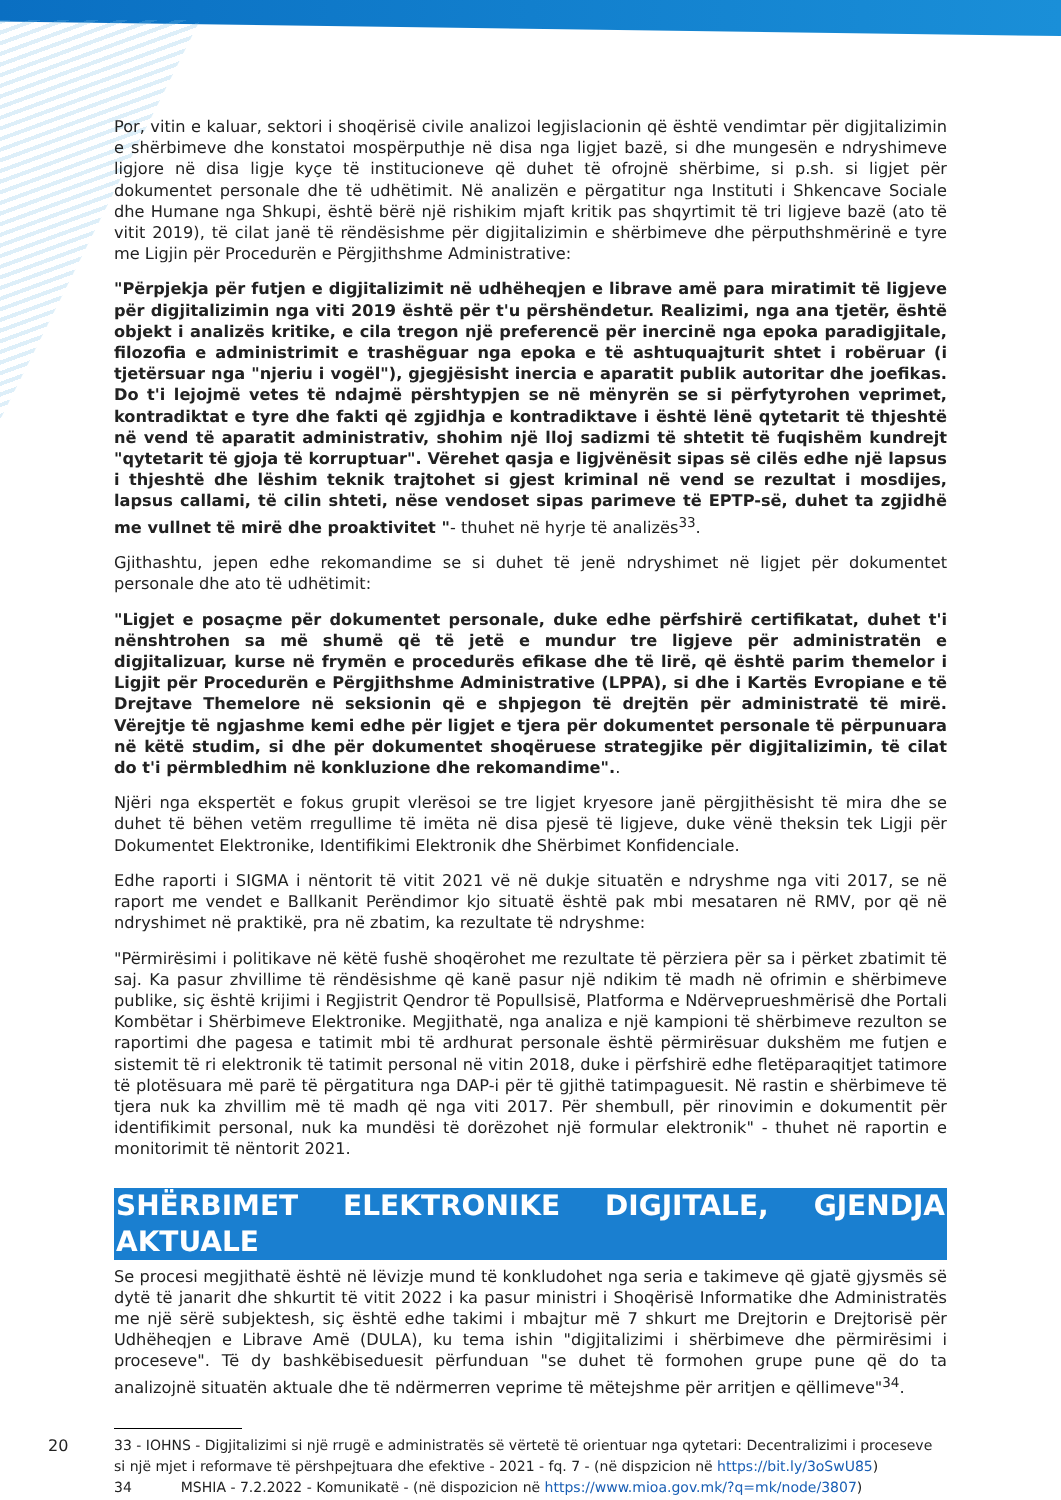Por, vitin e kaluar, sektori i shoqërisë civile analizoi legjislacionin që është vendimtar për digjitalizimin e shërbimeve dhe konstatoi mospërputhje në disa nga ligjet bazë, si dhe mungesën e ndryshimeve ligjore në disa ligje kyçe të institucioneve që duhet të ofrojnë shërbime, si p.sh. si ligjet për dokumentet personale dhe të udhëtimit. Në analizën e përgatitur nga Instituti i Shkencave Sociale dhe Humane nga Shkupi, është bërë një rishikim mjaft kritik pas shqyrtimit të tri ligjeve bazë (ato të vitit 2019), të cilat janë të rëndësishme për digjitalizimin e shërbimeve dhe përputhshmërinë e tyre me Ligjin për Procedurën e Përgjithshme Administrative:
"Përpjekja për futjen e digjitalizimit në udhëheqjen e librave amë para miratimit të ligjeve për digjitalizimin nga viti 2019 është për t'u përshëndetur. Realizimi, nga ana tjetër, është objekt i analizës kritike, e cila tregon një preferencë për inercinë nga epoka paradigjitale, filozofia e administrimit e trashëguar nga epoka e të ashtuquajturit shtet i robëruar (i tjetërsuar nga "njeriu i vogël"), gjegjësisht inercia e aparatit publik autoritar dhe joefikas. Do t'i lejojmë vetes të ndajmë përshtypjen se në mënyrën se si përfytyrohen veprimet, kontradiktat e tyre dhe fakti që zgjidhja e kontradiktave i është lënë qytetarit të thjeshtë në vend të aparatit administrativ, shohim një lloj sadizmi të shtetit të fuqishëm kundrejt "qytetarit të gjoja të korruptuar". Vërehet qasja e ligjvënësit sipas së cilës edhe një lapsus i thjeshtë dhe lëshim teknik trajtohet si gjest kriminal në vend se rezultat i mosdijes, lapsus callami, të cilin shteti, nëse vendoset sipas parimeve të EPTP-së, duhet ta zgjidhë me vullnet të mirë dhe proaktivitet "- thuhet në hyrje të analizës<sup>33</sup>.
Gjithashtu, jepen edhe rekomandime se si duhet të jenë ndryshimet në ligjet për dokumentet personale dhe ato të udhëtimit:
"Ligjet e posaçme për dokumentet personale, duke edhe përfshirë certifikatat, duhet t'i nënshtrohen sa më shumë që të jetë e mundur tre ligjeve për administratën e digjitalizuar, kurse në frymën e procedurës efikase dhe të lirë, që është parim themelor i Ligjit për Procedurën e Përgjithshme Administrative (LPPA), si dhe i Kartës Evropiane e të Drejtave Themelore në seksionin që e shpjegon të drejtën për administratë të mirë. Vërejtje të ngjashme kemi edhe për ligjet e tjera për dokumentet personale të përpunuara në këtë studim, si dhe për dokumentet shoqëruese strategjike për digjitalizimin, të cilat do t'i përmbledhim në konkluzione dhe rekomandime"..
Njëri nga ekspertët e fokus grupit vlerësoi se tre ligjet kryesore janë përgjithësisht të mira dhe se duhet të bëhen vetëm rregullime të imëta në disa pjesë të ligjeve, duke vënë theksin tek Ligji për Dokumentet Elektronike, Identifikimi Elektronik dhe Shërbimet Konfidenciale.
Edhe raporti i SIGMA i nëntorit të vitit 2021 vë në dukje situatën e ndryshme nga viti 2017, se në raport me vendet e Ballkanit Perëndimor kjo situatë është pak mbi mesataren në RMV, por që në ndryshimet në praktikë, pra në zbatim, ka rezultate të ndryshme:
"Përmirësimi i politikave në këtë fushë shoqërohet me rezultate të përziera për sa i përket zbatimit të saj. Ka pasur zhvillime të rëndësishme që kanë pasur një ndikim të madh në ofrimin e shërbimeve publike, siç është krijimi i Regjistrit Qendror të Popullsisë, Platforma e Ndërveprueshmërisë dhe Portali Kombëtar i Shërbimeve Elektronike. Megjithatë, nga analiza e një kampioni të shërbimeve rezulton se raportimi dhe pagesa e tatimit mbi të ardhurat personale është përmirësuar dukshëm me futjen e sistemit të ri elektronik të tatimit personal në vitin 2018, duke i përfshirë edhe fletëparaqitjet tatimore të plotësuara më parë të përgatitura nga DAP-i për të gjithë tatimpaguesit. Në rastin e shërbimeve të tjera nuk ka zhvillim më të madh që nga viti 2017. Për shembull, për rinovimin e dokumentit për identifikimit personal, nuk ka mundësi të dorëzohet një formular elektronik" - thuhet në raportin e monitorimit të nëntorit 2021.
SHËRBIMET ELEKTRONIKE DIGJITALE, GJENDJA AKTUALE
Se procesi megjithatë është në lëvizje mund të konkludohet nga seria e takimeve që gjatë gjysmës së dytë të janarit dhe shkurtit të vitit 2022 i ka pasur ministri i Shoqërisë Informatike dhe Administratës me një sërë subjektesh, siç është edhe takimi i mbajtur më 7 shkurt me Drejtorin e Drejtorisë për Udhëheqjen e Librave Amë (DULA), ku tema ishin "digjitalizimi i shërbimeve dhe përmirësimi i proceseve". Të dy bashkëbiseduesit përfunduan "se duhet të formohen grupe pune që do ta analizojnë situatën aktuale dhe të ndërmerren veprime të mëtejshme për arritjen e qëllimeve"<sup>34</sup>.
33 - IOHNS - Digjitalizimi si një rrugë e administratës së vërtetë të orientuar nga qytetari: Decentralizimi i proceseve
si një mjet i reformave të përshpejtuara dhe efektive - 2021 - fq. 7 - (në dispzicion në https://bit.ly/3oSwU85)
34 MSHIA - 7.2.2022 - Komunikatë - (në dispozicion në https://www.mioa.gov.mk/?q=mk/node/3807)
20